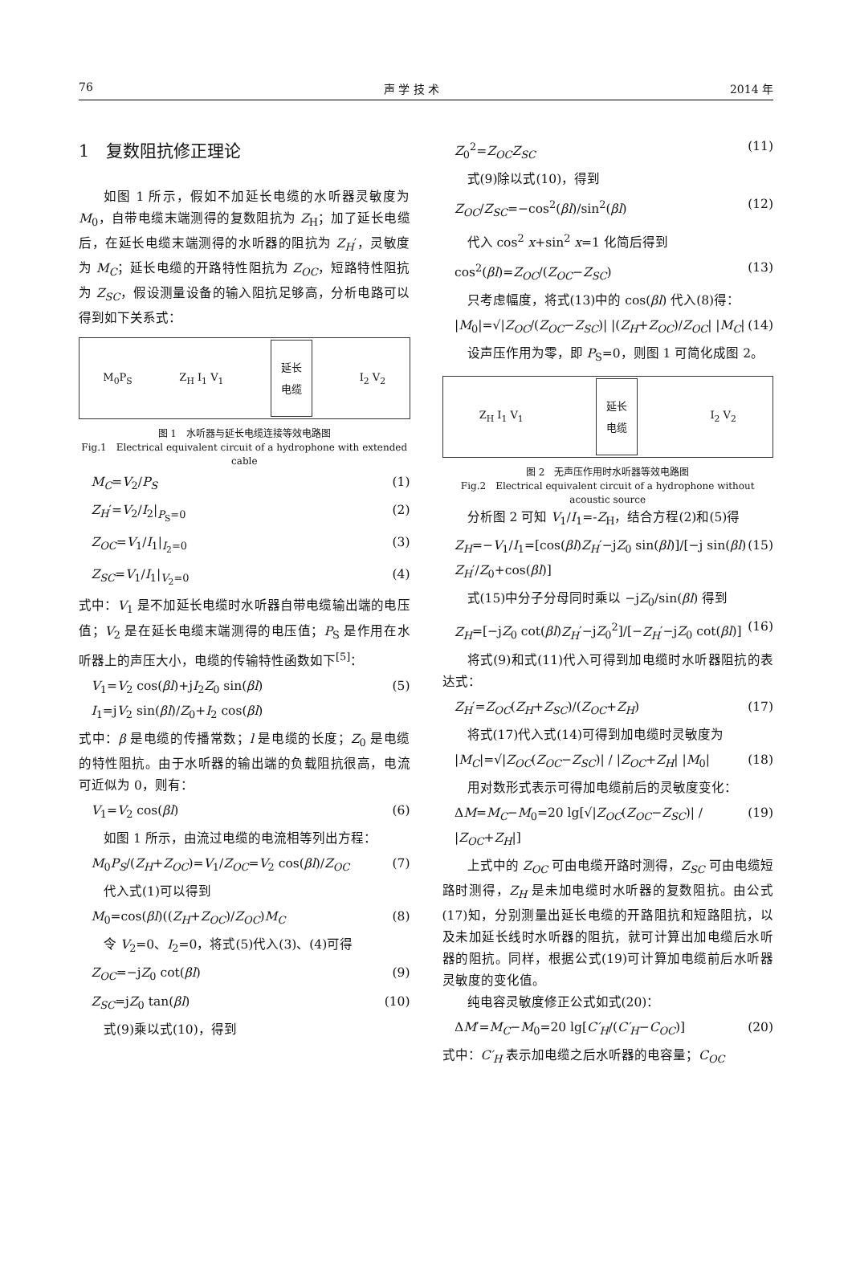76 声 学 技 术 2014 年
1　复数阻抗修正理论
如图 1 所示，假如不加延长电缆的水听器灵敏度为 M<sub>0</sub>，自带电缆末端测得的复数阻抗为 Z<sub>H</sub>；加了延长电缆后，在延长电缆末端测得的水听器的阻抗为 Z<sub>H</sub>′，灵敏度为 M<sub>C</sub>；延长电缆的开路特性阻抗为 Z<sub>OC</sub>，短路特性阻抗为 Z<sub>SC</sub>，假设测量设备的输入阻抗足够高，分析电路可以得到如下关系式：
M<sub>0</sub>P<sub>S</sub> Z<sub>H</sub> I<sub>1</sub> V<sub>1</sub> 延长
电缆 I<sub>2</sub> V<sub>2</sub>
图 1　水听器与延长电缆连接等效电路图
Fig.1　Electrical equivalent circuit of a hydrophone with extended cable
M<sub>C</sub>=V<sub>2</sub>/P<sub>S</sub> (1)
Z<sub>H</sub>′=V<sub>2</sub>/I<sub>2</sub>|<sub>P<sub>S</sub>=0</sub> (2)
Z<sub>OC</sub>=V<sub>1</sub>/I<sub>1</sub>|<sub>I<sub>2</sub>=0</sub> (3)
Z<sub>SC</sub>=V<sub>1</sub>/I<sub>1</sub>|<sub>V<sub>2</sub>=0</sub> (4)
式中：V<sub>1</sub> 是不加延长电缆时水听器自带电缆输出端的电压值；V<sub>2</sub> 是在延长电缆末端测得的电压值；P<sub>S</sub> 是作用在水听器上的声压大小，电缆的传输特性函数如下<sup>[5]</sup>：
V<sub>1</sub>=V<sub>2</sub> cos(βl)+jI<sub>2</sub>Z<sub>0</sub> sin(βl)
I<sub>1</sub>=jV<sub>2</sub> sin(βl)/Z<sub>0</sub>+I<sub>2</sub> cos(βl) (5)
式中：β 是电缆的传播常数；l 是电缆的长度；Z<sub>0</sub> 是电缆的特性阻抗。由于水听器的输出端的负载阻抗很高，电流可近似为 0，则有：
V<sub>1</sub>=V<sub>2</sub> cos(βl) (6)
如图 1 所示，由流过电缆的电流相等列出方程：
M<sub>0</sub>P<sub>S</sub>/(Z<sub>H</sub>+Z<sub>OC</sub>)=V<sub>1</sub>/Z<sub>OC</sub>=V<sub>2</sub> cos(βl)/Z<sub>OC</sub> (7)
代入式(1)可以得到
M<sub>0</sub>=cos(βl)((Z<sub>H</sub>+Z<sub>OC</sub>)/Z<sub>OC</sub>)M<sub>C</sub> (8)
令 V<sub>2</sub>=0、I<sub>2</sub>=0，将式(5)代入(3)、(4)可得
Z<sub>OC</sub>=−jZ<sub>0</sub> cot(βl) (9)
Z<sub>SC</sub>=jZ<sub>0</sub> tan(βl) (10)
式(9)乘以式(10)，得到
Z<sub>0</sub><sup>2</sup>=Z<sub>OC</sub>Z<sub>SC</sub> (11)
式(9)除以式(10)，得到
Z<sub>OC</sub>/Z<sub>SC</sub>=−cos<sup>2</sup>(βl)/sin<sup>2</sup>(βl) (12)
代入 cos<sup>2</sup> x+sin<sup>2</sup> x=1 化简后得到
cos<sup>2</sup>(βl)=Z<sub>OC</sub>/(Z<sub>OC</sub>−Z<sub>SC</sub>) (13)
只考虑幅度，将式(13)中的 cos(βl) 代入(8)得：
|M<sub>0</sub>|=√|Z<sub>OC</sub>/(Z<sub>OC</sub>−Z<sub>SC</sub>)| |(Z<sub>H</sub>+Z<sub>OC</sub>)/Z<sub>OC</sub>| |M<sub>C</sub>| (14)
设声压作用为零，即 P<sub>S</sub>=0，则图 1 可简化成图 2。
Z<sub>H</sub> I<sub>1</sub> V<sub>1</sub> 延长
电缆 I<sub>2</sub> V<sub>2</sub>
图 2　无声压作用时水听器等效电路图
Fig.2　Electrical equivalent circuit of a hydrophone without acoustic source
分析图 2 可知 V<sub>1</sub>/I<sub>1</sub>=-Z<sub>H</sub>，结合方程(2)和(5)得
Z<sub>H</sub>=−V<sub>1</sub>/I<sub>1</sub>=[cos(βl)Z<sub>H</sub>′−jZ<sub>0</sub> sin(βl)]/[−j sin(βl) Z<sub>H</sub>′/Z<sub>0</sub>+cos(βl)] (15)
式(15)中分子分母同时乘以 −jZ<sub>0</sub>/sin(βl) 得到
Z<sub>H</sub>=[−jZ<sub>0</sub> cot(βl)Z<sub>H</sub>′−jZ<sub>0</sub><sup>2</sup>]/[−Z<sub>H</sub>′−jZ<sub>0</sub> cot(βl)] (16)
将式(9)和式(11)代入可得到加电缆时水听器阻抗的表达式：
Z<sub>H</sub>′=Z<sub>OC</sub>(Z<sub>H</sub>+Z<sub>SC</sub>)/(Z<sub>OC</sub>+Z<sub>H</sub>) (17)
将式(17)代入式(14)可得到加电缆时灵敏度为
|M<sub>C</sub>|=√|Z<sub>OC</sub>(Z<sub>OC</sub>−Z<sub>SC</sub>)| / |Z<sub>OC</sub>+Z<sub>H</sub>| |M<sub>0</sub>| (18)
用对数形式表示可得加电缆前后的灵敏度变化：
ΔM=M<sub>C</sub>−M<sub>0</sub>=20 lg[√|Z<sub>OC</sub>(Z<sub>OC</sub>−Z<sub>SC</sub>)| / |Z<sub>OC</sub>+Z<sub>H</sub>|] (19)
上式中的 Z<sub>OC</sub> 可由电缆开路时测得，Z<sub>SC</sub> 可由电缆短路时测得，Z<sub>H</sub> 是未加电缆时水听器的复数阻抗。由公式(17)知，分别测量出延长电缆的开路阻抗和短路阻抗，以及未加延长线时水听器的阻抗，就可计算出加电缆后水听器的阻抗。同样，根据公式(19)可计算加电缆前后水听器灵敏度的变化值。
纯电容灵敏度修正公式如式(20)：
ΔM′=M<sub>C</sub>−M<sub>0</sub>=20 lg[C′<sub>H</sub>/(C′<sub>H</sub>−C<sub>OC</sub>)] (20)
式中：C′<sub>H</sub> 表示加电缆之后水听器的电容量；C<sub>OC</sub>